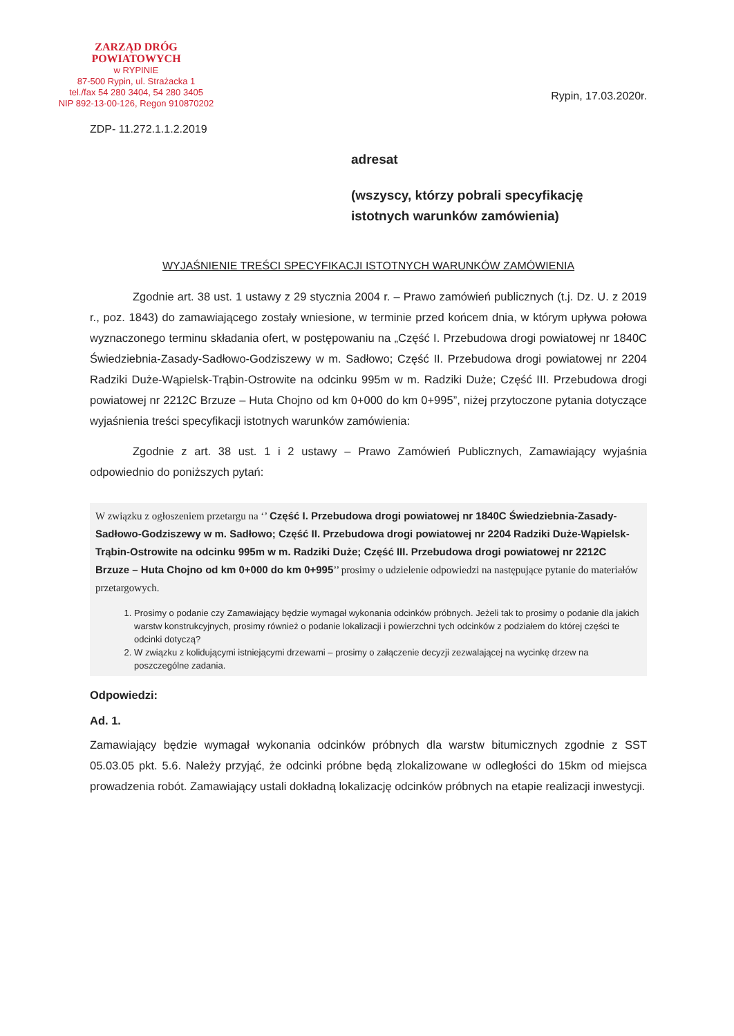ZARZĄD DRÓG POWIATOWYCH
w RYPINIE
87-500 Rypin, ul. Strażacka 1
tel./fax 54 280 3404, 54 280 3405
NIP 892-13-00-126, Regon 910870202
Rypin, 17.03.2020r.
ZDP- 11.272.1.1.2.2019
adresat
(wszyscy, którzy pobrali specyfikację
istotnych warunków zamówienia)
WYJAŚNIENIE TREŚCI SPECYFIKACJI ISTOTNYCH WARUNKÓW ZAMÓWIENIA
Zgodnie art. 38 ust. 1 ustawy z 29 stycznia 2004 r. – Prawo zamówień publicznych (t.j. Dz. U. z 2019 r., poz. 1843) do zamawiającego zostały wniesione, w terminie przed końcem dnia, w którym upływa połowa wyznaczonego terminu składania ofert, w postępowaniu na „Część I. Przebudowa drogi powiatowej nr 1840C Świedziebnia-Zasady-Sadłowo-Godziszewy w m. Sadłowo; Część II. Przebudowa drogi powiatowej nr 2204 Radziki Duże-Wąpielsk-Trąbin-Ostrowite na odcinku 995m w m. Radziki Duże; Część III. Przebudowa drogi powiatowej nr 2212C Brzuze – Huta Chojno od km 0+000 do km 0+995”, niżej przytoczone pytania dotyczące wyjaśnienia treści specyfikacji istotnych warunków zamówienia:
Zgodnie z art. 38 ust. 1 i 2 ustawy – Prawo Zamówień Publicznych, Zamawiający wyjaśnia odpowiednio do poniższych pytań:
W związku z ogłoszeniem przetargu na ‘’ Część I. Przebudowa drogi powiatowej nr 1840C Świedziebnia-Zasady-Sadłowo-Godziszewy w m. Sadłowo; Część II. Przebudowa drogi powiatowej nr 2204 Radziki Duże-Wąpielsk-Trąbin-Ostrowite na odcinku 995m w m. Radziki Duże; Część III. Przebudowa drogi powiatowej nr 2212C Brzuze – Huta Chojno od km 0+000 do km 0+995’’ prosimy o udzielenie odpowiedzi na następujące pytanie do materiałów przetargowych.
1. Prosimy o podanie czy Zamawiający będzie wymagał wykonania odcinków próbnych. Jeżeli tak to prosimy o podanie dla jakich warstw konstrukcyjnych, prosimy również o podanie lokalizacji i powierzchni tych odcinków z podziałem do której części te odcinki dotyczą?
2. W związku z kolidującymi istniejącymi drzewami – prosimy o załączenie decyzji zezwalającej na wycinkę drzew na poszczególne zadania.
Odpowiedzi:
Ad. 1.
Zamawiający będzie wymagał wykonania odcinków próbnych dla warstw bitumicznych zgodnie z SST 05.03.05 pkt. 5.6. Należy przyjąć, że odcinki próbne będą zlokalizowane w odległości do 15km od miejsca prowadzenia robót. Zamawiający ustali dokładną lokalizację odcinków próbnych na etapie realizacji inwestycji.